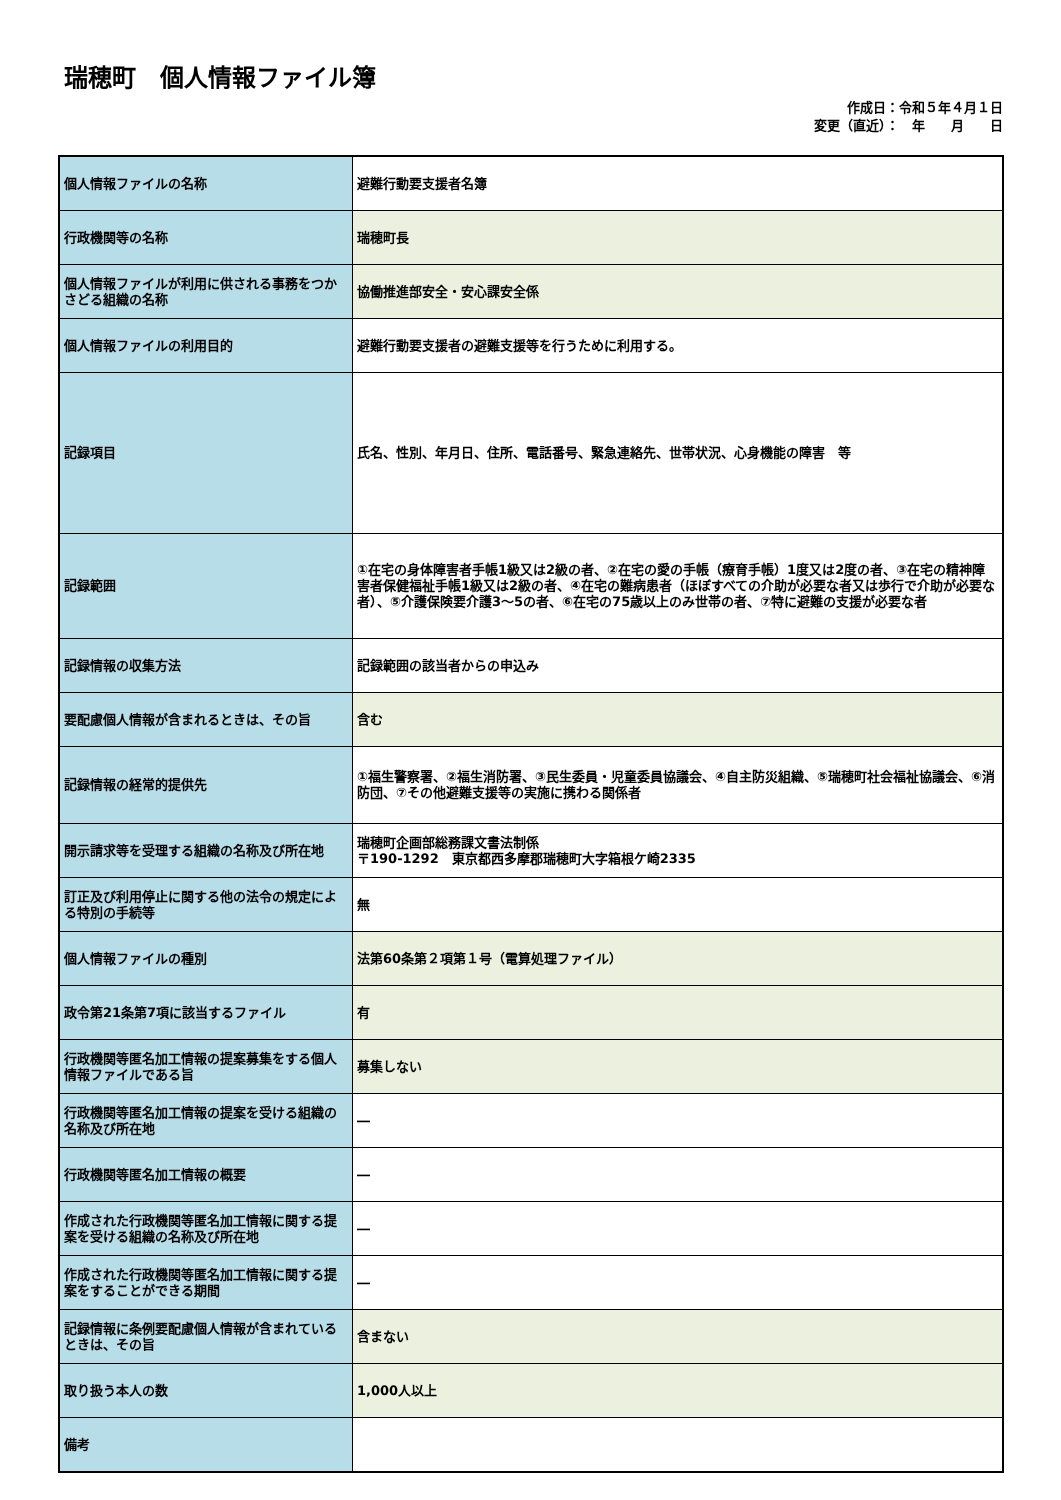瑞穂町　個人情報ファイル簿
作成日：令和５年４月１日
変更（直近）：　年　　月　　日
| 個人情報ファイルの名称 | 避難行動要支援者名簿 |
| 行政機関等の名称 | 瑞穂町長 |
| 個人情報ファイルが利用に供される事務をつかさどる組織の名称 | 協働推進部安全・安心課安全係 |
| 個人情報ファイルの利用目的 | 避難行動要支援者の避難支援等を行うために利用する。 |
| 記録項目 | 氏名、性別、年月日、住所、電話番号、緊急連絡先、世帯状況、心身機能の障害 等 |
| 記録範囲 | ①在宅の身体障害者手帳1級又は2級の者、②在宅の愛の手帳（療育手帳）1度又は2度の者、③在宅の精神障害者保健福祉手帳1級又は2級の者、④在宅の難病患者（ほぼすべての介助が必要な者又は歩行で介助が必要な者）、⑤介護保険要介護3～5の者、⑥在宅の75歳以上のみ世帯の者、⑦特に避難の支援が必要な者 |
| 記録情報の収集方法 | 記録範囲の該当者からの申込み |
| 要配慮個人情報が含まれるときは、その旨 | 含む |
| 記録情報の経常的提供先 | ①福生警察署、②福生消防署、③民生委員・児童委員協議会、④自主防災組織、⑤瑞穂町社会福祉協議会、⑥消防団、⑦その他避難支援等の実施に携わる関係者 |
| 開示請求等を受理する組織の名称及び所在地 | 瑞穂町企画部総務課文書法制係 〒190-1292 東京都西多摩郡瑞穂町大字箱根ケ崎2335 |
| 訂正及び利用停止に関する他の法令の規定による特別の手続等 | 無 |
| 個人情報ファイルの種別 | 法第60条第２項第１号（電算処理ファイル） |
| 政令第21条第7項に該当するファイル | 有 |
| 行政機関等匿名加工情報の提案募集をする個人情報ファイルである旨 | 募集しない |
| 行政機関等匿名加工情報の提案を受ける組織の名称及び所在地 | ― |
| 行政機関等匿名加工情報の概要 | ― |
| 作成された行政機関等匿名加工情報に関する提案を受ける組織の名称及び所在地 | ― |
| 作成された行政機関等匿名加工情報に関する提案をすることができる期間 | ― |
| 記録情報に条例要配慮個人情報が含まれているときは、その旨 | 含まない |
| 取り扱う本人の数 | 1,000人以上 |
| 備考 | |